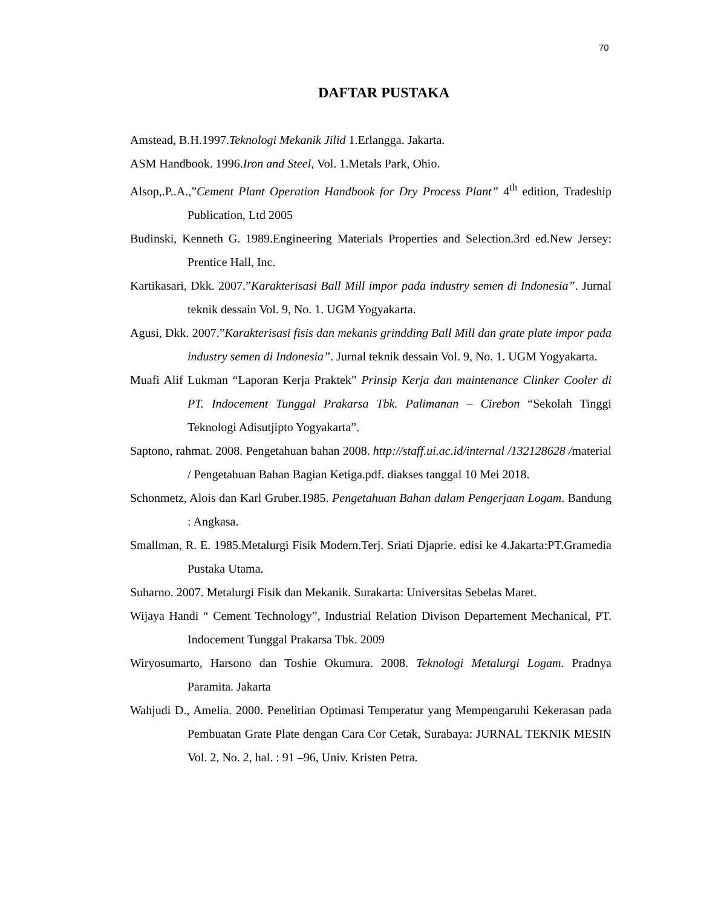70
DAFTAR PUSTAKA
Amstead, B.H.1997.Teknologi Mekanik Jilid 1.Erlangga. Jakarta.
ASM Handbook. 1996.Iron and Steel, Vol. 1.Metals Park, Ohio.
Alsop,.P..A.,”Cement Plant Operation Handbook for Dry Process Plant” 4<sup>th</sup> edition, Tradeship Publication, Ltd 2005
Budinski, Kenneth G. 1989.Engineering Materials Properties and Selection.3rd ed.New Jersey: Prentice Hall, Inc.
Kartikasari, Dkk. 2007.”Karakterisasi Ball Mill impor pada industry semen di Indonesia”. Jurnal teknik dessain Vol. 9, No. 1. UGM Yogyakarta.
Agusi, Dkk. 2007.”Karakterisasi fisis dan mekanis grindding Ball Mill dan grate plate impor pada industry semen di Indonesia”. Jurnal teknik dessain Vol. 9, No. 1. UGM Yogyakarta.
Muafi Alif Lukman “Laporan Kerja Praktek” Prinsip Kerja dan maintenance Clinker Cooler di PT. Indocement Tunggal Prakarsa Tbk. Palimanan – Cirebon “Sekolah Tinggi Teknologi Adisutjipto Yogyakarta”.
Saptono, rahmat. 2008. Pengetahuan bahan 2008. http://staff.ui.ac.id/internal /132128628 /material / Pengetahuan Bahan Bagian Ketiga.pdf. diakses tanggal 10 Mei 2018.
Schonmetz, Alois dan Karl Gruber.1985. Pengetahuan Bahan dalam Pengerjaan Logam. Bandung : Angkasa.
Smallman, R. E. 1985.Metalurgi Fisik Modern.Terj. Sriati Djaprie. edisi ke 4.Jakarta:PT.Gramedia Pustaka Utama.
Suharno. 2007. Metalurgi Fisik dan Mekanik. Surakarta: Universitas Sebelas Maret.
Wijaya Handi “ Cement Technology”, Industrial Relation Divison Departement Mechanical, PT. Indocement Tunggal Prakarsa Tbk. 2009
Wiryosumarto, Harsono dan Toshie Okumura. 2008. Teknologi Metalurgi Logam. Pradnya Paramita. Jakarta
Wahjudi D., Amelia. 2000. Penelitian Optimasi Temperatur yang Mempengaruhi Kekerasan pada Pembuatan Grate Plate dengan Cara Cor Cetak, Surabaya: JURNAL TEKNIK MESIN Vol. 2, No. 2, hal. : 91 –96, Univ. Kristen Petra.